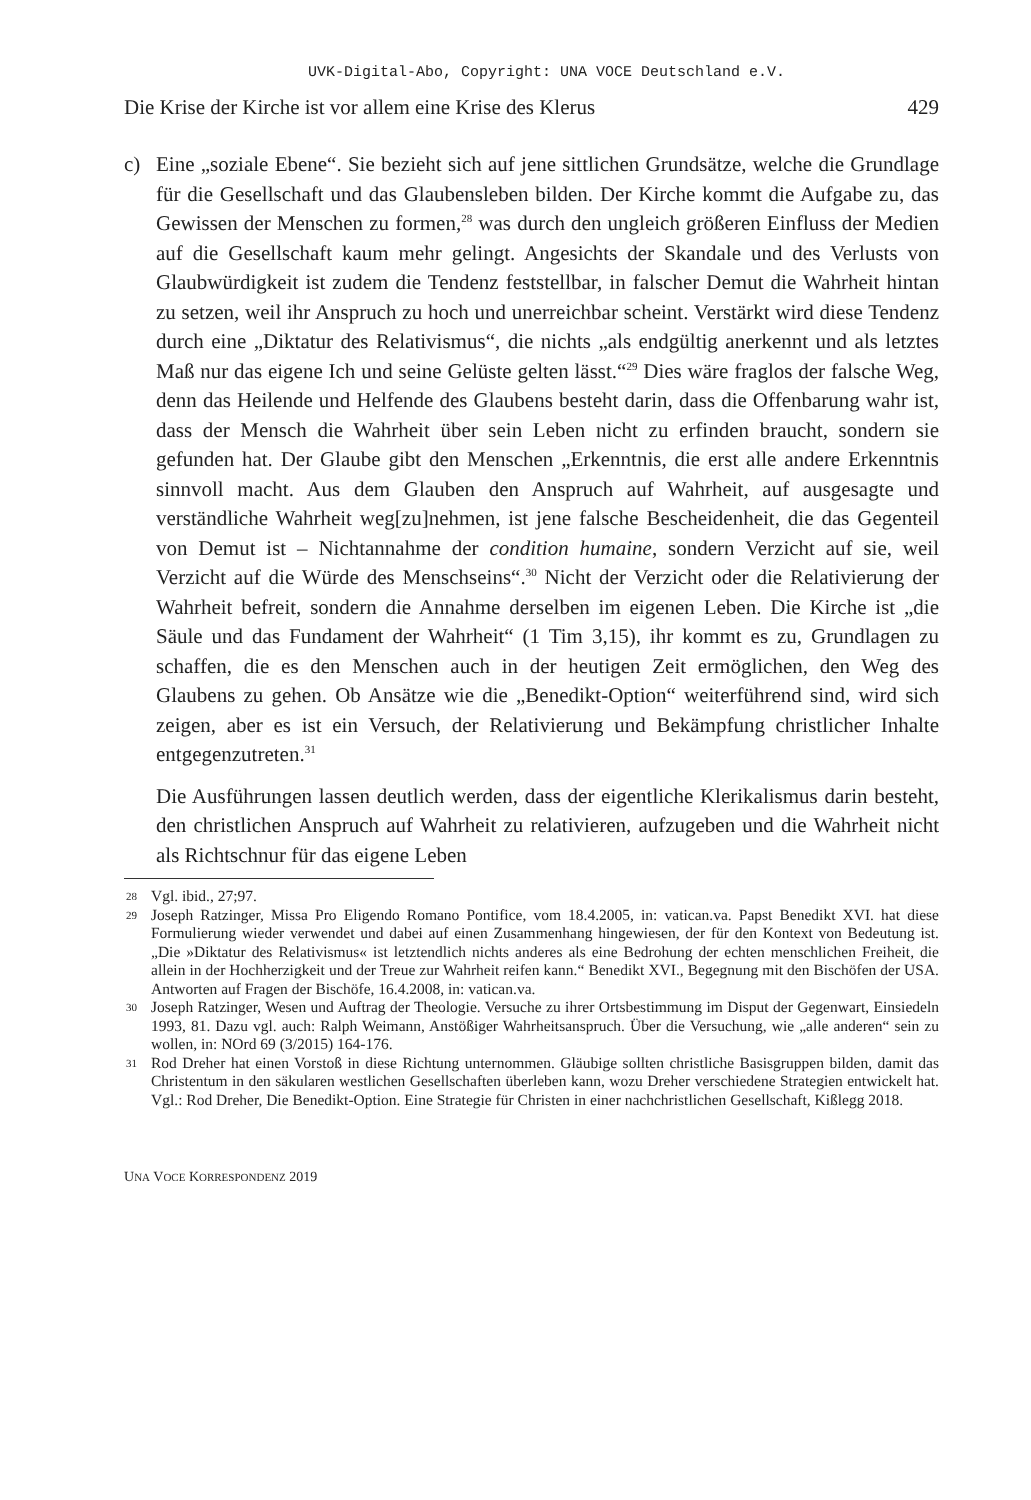UVK-Digital-Abo, Copyright: UNA VOCE Deutschland e.V.
Die Krise der Kirche ist vor allem eine Krise des Klerus 429
c) Eine „soziale Ebene“. Sie bezieht sich auf jene sittlichen Grundsätze, welche die Grundlage für die Gesellschaft und das Glaubensleben bilden. Der Kirche kommt die Aufgabe zu, das Gewissen der Menschen zu formen,<sup>28</sup> was durch den ungleich größeren Einfluss der Medien auf die Gesellschaft kaum mehr gelingt. Angesichts der Skandale und des Verlusts von Glaubwürdigkeit ist zudem die Tendenz feststellbar, in falscher Demut die Wahrheit hintan zu setzen, weil ihr Anspruch zu hoch und unerreichbar scheint. Verstärkt wird diese Tendenz durch eine „Diktatur des Relativismus“, die nichts „als endgültig anerkennt und als letztes Maß nur das eigene Ich und seine Gelüste gelten lässt.“<sup>29</sup> Dies wäre fraglos der falsche Weg, denn das Heilende und Helfende des Glaubens besteht darin, dass die Offenbarung wahr ist, dass der Mensch die Wahrheit über sein Leben nicht zu erfinden braucht, sondern sie gefunden hat. Der Glaube gibt den Menschen „Erkenntnis, die erst alle andere Erkenntnis sinnvoll macht. Aus dem Glauben den Anspruch auf Wahrheit, auf ausgesagte und verständliche Wahrheit weg[zu]nehmen, ist jene falsche Bescheidenheit, die das Gegenteil von Demut ist – Nichtannahme der condition humaine, sondern Verzicht auf sie, weil Verzicht auf die Würde des Menschseins“.<sup>30</sup> Nicht der Verzicht oder die Relativierung der Wahrheit befreit, sondern die Annahme derselben im eigenen Leben. Die Kirche ist „die Säule und das Fundament der Wahrheit“ (1 Tim 3,15), ihr kommt es zu, Grundlagen zu schaffen, die es den Menschen auch in der heutigen Zeit ermöglichen, den Weg des Glaubens zu gehen. Ob Ansätze wie die „Benedikt-Option“ weiterführend sind, wird sich zeigen, aber es ist ein Versuch, der Relativierung und Bekämpfung christlicher Inhalte entgegenzutreten.<sup>31</sup>
Die Ausführungen lassen deutlich werden, dass der eigentliche Klerikalismus darin besteht, den christlichen Anspruch auf Wahrheit zu relativieren, aufzugeben und die Wahrheit nicht als Richtschnur für das eigene Leben
28
Vgl. ibid., 27;97.
29
Joseph Ratzinger, Missa Pro Eligendo Romano Pontifice, vom 18.4.2005, in: vatican.va. Papst Benedikt XVI. hat diese Formulierung wieder verwendet und dabei auf einen Zusammenhang hingewiesen, der für den Kontext von Bedeutung ist. „Die »Diktatur des Relativismus« ist letztendlich nichts anderes als eine Bedrohung der echten menschlichen Freiheit, die allein in der Hochherzigkeit und der Treue zur Wahrheit reifen kann.“ Benedikt XVI., Begegnung mit den Bischöfen der USA. Antworten auf Fragen der Bischöfe, 16.4.2008, in: vatican.va.
30
Joseph Ratzinger, Wesen und Auftrag der Theologie. Versuche zu ihrer Ortsbestimmung im Disput der Gegenwart, Einsiedeln 1993, 81. Dazu vgl. auch: Ralph Weimann, Anstößiger Wahrheitsanspruch. Über die Versuchung, wie „alle anderen“ sein zu wollen, in: NOrd 69 (3/2015) 164-176.
31
Rod Dreher hat einen Vorstoß in diese Richtung unternommen. Gläubige sollten christliche Basisgruppen bilden, damit das Christentum in den säkularen westlichen Gesellschaften überleben kann, wozu Dreher verschiedene Strategien entwickelt hat. Vgl.: Rod Dreher, Die Benedikt-Option. Eine Strategie für Christen in einer nachchristlichen Gesellschaft, Kißlegg 2018.
UNA VOCE KORRESPONDENZ 2019